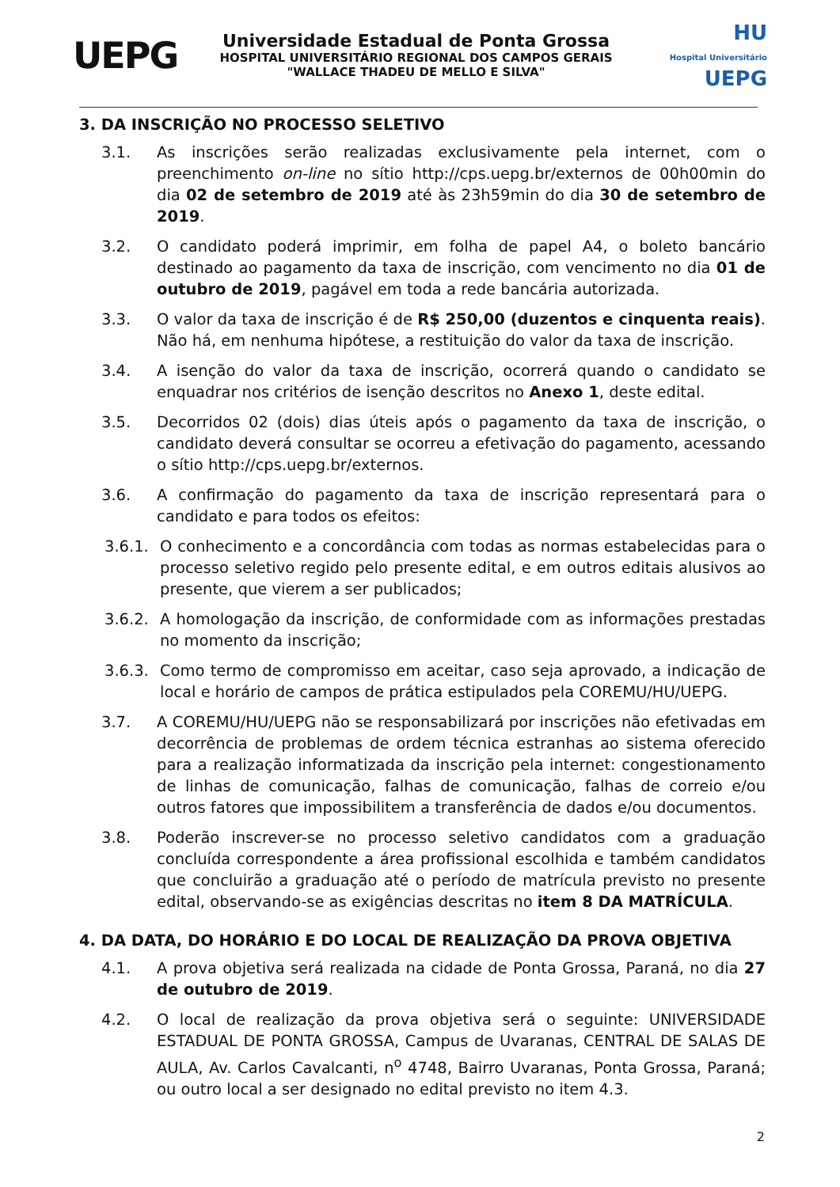UEPG
Universidade Estadual de Ponta Grossa
HOSPITAL UNIVERSITÁRIO REGIONAL DOS CAMPOS GERAIS
"WALLACE THADEU DE MELLO E SILVA"
HU
Hospital Universitário UEPG
3. DA INSCRIÇÃO NO PROCESSO SELETIVO
3.1. As inscrições serão realizadas exclusivamente pela internet, com o preenchimento on-line no sítio http://cps.uepg.br/externos de 00h00min do dia 02 de setembro de 2019 até às 23h59min do dia 30 de setembro de 2019.
3.2. O candidato poderá imprimir, em folha de papel A4, o boleto bancário destinado ao pagamento da taxa de inscrição, com vencimento no dia 01 de outubro de 2019, pagável em toda a rede bancária autorizada.
3.3. O valor da taxa de inscrição é de R$ 250,00 (duzentos e cinquenta reais). Não há, em nenhuma hipótese, a restituição do valor da taxa de inscrição.
3.4. A isenção do valor da taxa de inscrição, ocorrerá quando o candidato se enquadrar nos critérios de isenção descritos no Anexo 1, deste edital.
3.5. Decorridos 02 (dois) dias úteis após o pagamento da taxa de inscrição, o candidato deverá consultar se ocorreu a efetivação do pagamento, acessando o sítio http://cps.uepg.br/externos.
3.6. A confirmação do pagamento da taxa de inscrição representará para o candidato e para todos os efeitos:
3.6.1.
O conhecimento e a concordância com todas as normas estabelecidas para o processo seletivo regido pelo presente edital, e em outros editais alusivos ao presente, que vierem a ser publicados;
3.6.2.
A homologação da inscrição, de conformidade com as informações prestadas no momento da inscrição;
3.6.3.
Como termo de compromisso em aceitar, caso seja aprovado, a indicação de local e horário de campos de prática estipulados pela COREMU/HU/UEPG.
3.7. A COREMU/HU/UEPG não se responsabilizará por inscrições não efetivadas em decorrência de problemas de ordem técnica estranhas ao sistema oferecido para a realização informatizada da inscrição pela internet: congestionamento de linhas de comunicação, falhas de comunicação, falhas de correio e/ou outros fatores que impossibilitem a transferência de dados e/ou documentos.
3.8. Poderão inscrever-se no processo seletivo candidatos com a graduação concluída correspondente a área profissional escolhida e também candidatos que concluirão a graduação até o período de matrícula previsto no presente edital, observando-se as exigências descritas no item 8 DA MATRÍCULA.
4. DA DATA, DO HORÁRIO E DO LOCAL DE REALIZAÇÃO DA PROVA OBJETIVA
4.1. A prova objetiva será realizada na cidade de Ponta Grossa, Paraná, no dia 27 de outubro de 2019.
4.2. O local de realização da prova objetiva será o seguinte: UNIVERSIDADE ESTADUAL DE PONTA GROSSA, Campus de Uvaranas, CENTRAL DE SALAS DE AULA, Av. Carlos Cavalcanti, n<sup>o</sup> 4748, Bairro Uvaranas, Ponta Grossa, Paraná; ou outro local a ser designado no edital previsto no item 4.3.
2